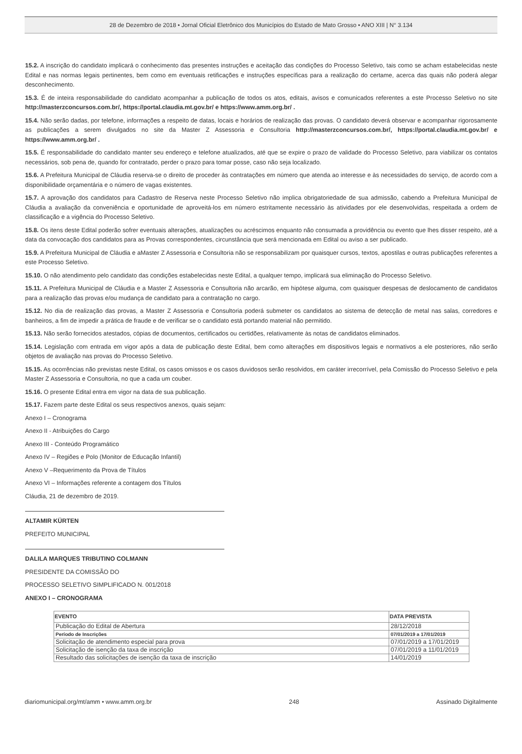28 de Dezembro de 2018 • Jornal Oficial Eletrônico dos Municípios do Estado de Mato Grosso • ANO XIII | N° 3.134
15.2. A inscrição do candidato implicará o conhecimento das presentes instruções e aceitação das condições do Processo Seletivo, tais como se acham estabelecidas neste Edital e nas normas legais pertinentes, bem como em eventuais retificações e instruções específicas para a realização do certame, acerca das quais não poderá alegar desconhecimento.
15.3. É de inteira responsabilidade do candidato acompanhar a publicação de todos os atos, editais, avisos e comunicados referentes a este Processo Seletivo no site http://masterzconcursos.com.br/, https://portal.claudia.mt.gov.br/ e https://www.amm.org.br/ .
15.4. Não serão dadas, por telefone, informações a respeito de datas, locais e horários de realização das provas. O candidato deverá observar e acompanhar rigorosamente as publicações a serem divulgados no site da Master Z Assessoria e Consultoria http://masterzconcursos.com.br/, https://portal.claudia.mt.gov.br/ e https://www.amm.org.br/ .
15.5. É responsabilidade do candidato manter seu endereço e telefone atualizados, até que se expire o prazo de validade do Processo Seletivo, para viabilizar os contatos necessários, sob pena de, quando for contratado, perder o prazo para tomar posse, caso não seja localizado.
15.6. A Prefeitura Municipal de Cláudia reserva-se o direito de proceder às contratações em número que atenda ao interesse e às necessidades do serviço, de acordo com a disponibilidade orçamentária e o número de vagas existentes.
15.7. A aprovação dos candidatos para Cadastro de Reserva neste Processo Seletivo não implica obrigatoriedade de sua admissão, cabendo a Prefeitura Municipal de Cláudia a avaliação da conveniência e oportunidade de aproveitá-los em número estritamente necessário às atividades por ele desenvolvidas, respeitada a ordem de classificação e a vigência do Processo Seletivo.
15.8. Os itens deste Edital poderão sofrer eventuais alterações, atualizações ou acréscimos enquanto não consumada a providência ou evento que lhes disser respeito, até a data da convocação dos candidatos para as Provas correspondentes, circunstância que será mencionada em Edital ou aviso a ser publicado.
15.9. A Prefeitura Municipal de Cláudia e aMaster Z Assessoria e Consultoria não se responsabilizam por quaisquer cursos, textos, apostilas e outras publicações referentes a este Processo Seletivo.
15.10. O não atendimento pelo candidato das condições estabelecidas neste Edital, a qualquer tempo, implicará sua eliminação do Processo Seletivo.
15.11. A Prefeitura Municipal de Cláudia e a Master Z Assessoria e Consultoria não arcarão, em hipótese alguma, com quaisquer despesas de deslocamento de candidatos para a realização das provas e/ou mudança de candidato para a contratação no cargo.
15.12. No dia de realização das provas, a Master Z Assessoria e Consultoria poderá submeter os candidatos ao sistema de detecção de metal nas salas, corredores e banheiros, a fim de impedir a prática de fraude e de verificar se o candidato está portando material não permitido.
15.13. Não serão fornecidos atestados, cópias de documentos, certificados ou certidões, relativamente às notas de candidatos eliminados.
15.14. Legislação com entrada em vigor após a data de publicação deste Edital, bem como alterações em dispositivos legais e normativos a ele posteriores, não serão objetos de avaliação nas provas do Processo Seletivo.
15.15. As ocorrências não previstas neste Edital, os casos omissos e os casos duvidosos serão resolvidos, em caráter irrecorrível, pela Comissão do Processo Seletivo e pela Master Z Assessoria e Consultoria, no que a cada um couber.
15.16. O presente Edital entra em vigor na data de sua publicação.
15.17. Fazem parte deste Edital os seus respectivos anexos, quais sejam:
Anexo I – Cronograma
Anexo II - Atribuições do Cargo
Anexo III - Conteúdo Programático
Anexo IV – Regiões e Polo (Monitor de Educação Infantil)
Anexo V –Requerimento da Prova de Títulos
Anexo VI – Informações referente a contagem dos Títulos
Cláudia, 21 de dezembro de 2019.
ALTAMIR KÜRTEN
PREFEITO MUNICIPAL
DALILA MARQUES TRIBUTINO COLMANN
PRESIDENTE DA COMISSÃO DO
PROCESSO SELETIVO SIMPLIFICADO N. 001/2018
ANEXO I – CRONOGRAMA
| EVENTO | DATA PREVISTA |
| --- | --- |
| Publicação do Edital de Abertura | 28/12/2018 |
| Período de Inscrições | 07/01/2019 a 17/01/2019 |
| Solicitação de atendimento especial para prova | 07/01/2019 a 17/01/2019 |
| Solicitação de isenção da taxa de inscrição | 07/01/2019 a 11/01/2019 |
| Resultado das solicitações de isenção da taxa de inscrição | 14/01/2019 |
diariomunicipal.org/mt/amm • www.amm.org.br 248 Assinado Digitalmente